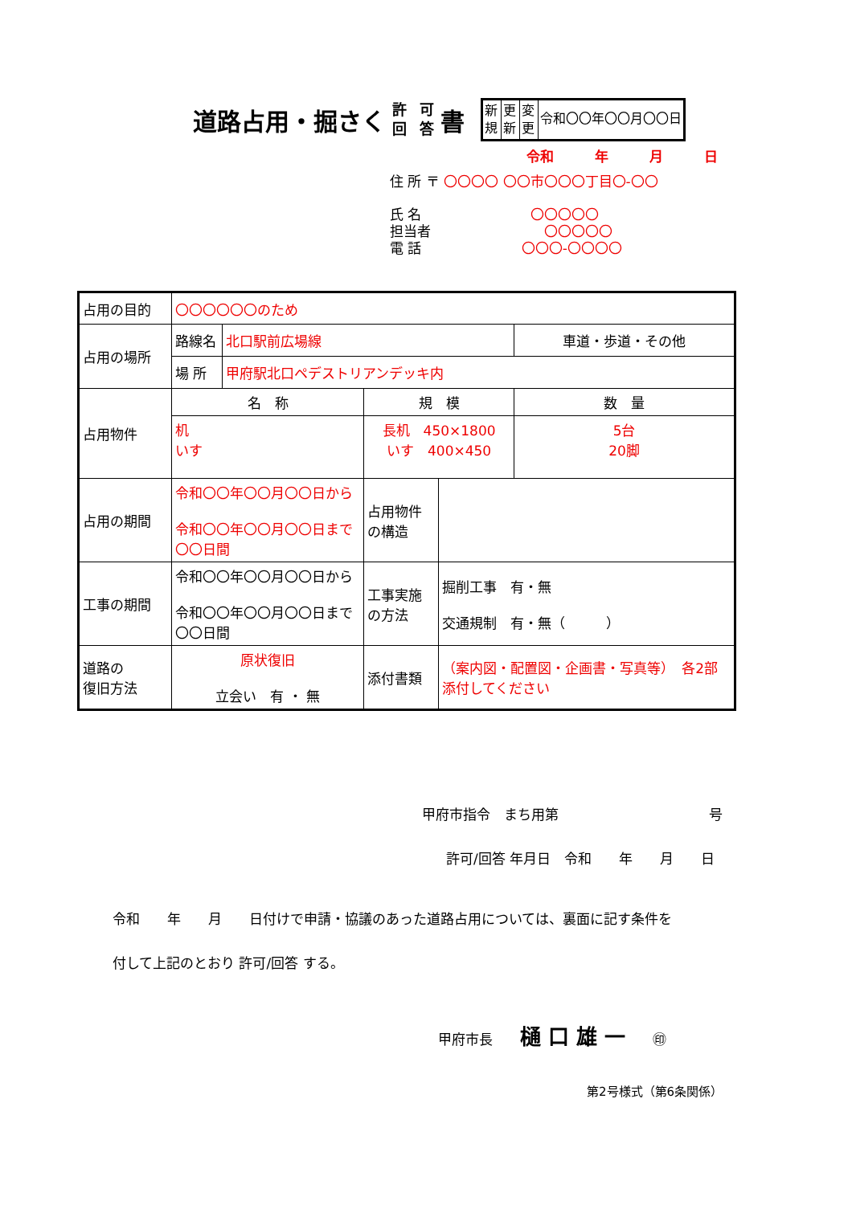道路占用・掘さく 許 回 可 答 書
新規
更新
変更
令和〇〇年〇〇月〇〇日
令和　　　年　　　月　　　日
住 所 〒 〇〇〇〇 〇〇市〇〇〇丁目〇-〇〇
氏 名　　　　　　　　〇〇〇〇〇
担当者　　　　　　　　 〇〇〇〇〇
電 話　　　　　　　 〇〇〇-〇〇〇〇
| 占用の目的 | 〇〇〇〇〇〇のため | | | | |
| 占用の場所 | 路線名 | 北口駅前広場線 | | | 車道・歩道・その他 |
| | 場 所 | 甲府駅北口ペデストリアンデッキ内 | | | |
| 占用物件 | 名 称 | | 規 模 | | 数 量 |
| | 机 いす | | 長机 450×1800 いす 400×450 | | 5台 20脚 |
| 占用の期間 | 令和〇〇年〇〇月〇〇日から 令和〇〇年〇〇月〇〇日まで 〇〇日間 | | 占用物件の構造 | | |
| 工事の期間 | 令和〇〇年〇〇月〇〇日から 令和〇〇年〇〇月〇〇日まで 〇〇日間 | | 工事実施の方法 | 掘削工事 有・無 交通規制 有・無（ ） | |
| 道路の 復旧方法 | 原状復旧 立会い 有 ・ 無 | | 添付書類 | （案内図・配置図・企画書・写真等） 各2部添付してください | |
甲府市指令　まち用第　　　　　　　　　　　号
許可/回答 年月日　令和　　年　　月　　日
令和　　年　　月　　日付けで申請・協議のあった道路占用については、裏面に記す条件を
付して上記のとおり 許可/回答 する。
甲府市長　　樋 口 雄 一　　㊞
第2号様式（第6条関係）